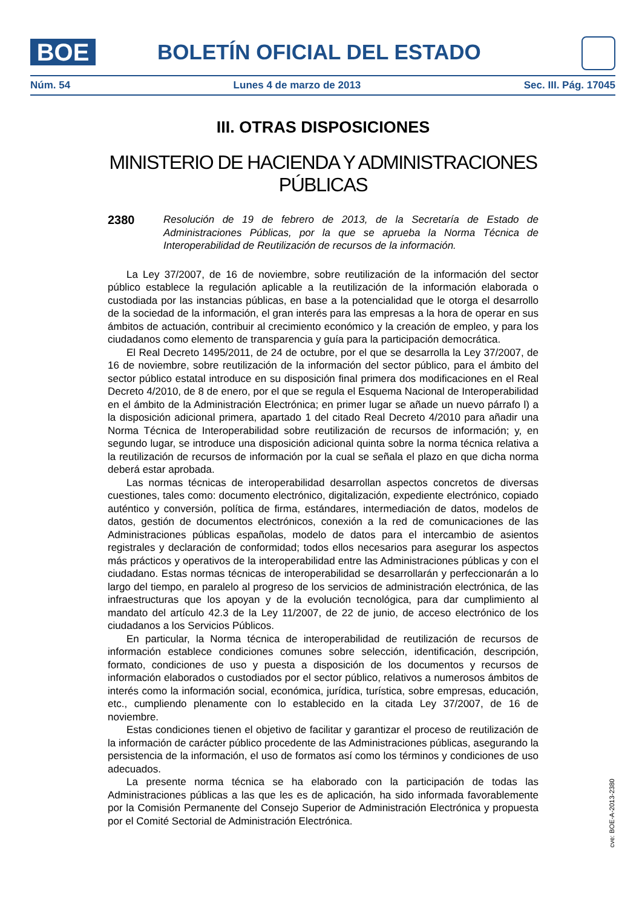BOE BOLETÍN OFICIAL DEL ESTADO
Núm. 54 Lunes 4 de marzo de 2013 Sec. III. Pág. 17045
III. OTRAS DISPOSICIONES
MINISTERIO DE HACIENDA Y ADMINISTRACIONES PÚBLICAS
2380
Resolución de 19 de febrero de 2013, de la Secretaría de Estado de Administraciones Públicas, por la que se aprueba la Norma Técnica de Interoperabilidad de Reutilización de recursos de la información.
La Ley 37/2007, de 16 de noviembre, sobre reutilización de la información del sector público establece la regulación aplicable a la reutilización de la información elaborada o custodiada por las instancias públicas, en base a la potencialidad que le otorga el desarrollo de la sociedad de la información, el gran interés para las empresas a la hora de operar en sus ámbitos de actuación, contribuir al crecimiento económico y la creación de empleo, y para los ciudadanos como elemento de transparencia y guía para la participación democrática.
El Real Decreto 1495/2011, de 24 de octubre, por el que se desarrolla la Ley 37/2007, de 16 de noviembre, sobre reutilización de la información del sector público, para el ámbito del sector público estatal introduce en su disposición final primera dos modificaciones en el Real Decreto 4/2010, de 8 de enero, por el que se regula el Esquema Nacional de Interoperabilidad en el ámbito de la Administración Electrónica; en primer lugar se añade un nuevo párrafo l) a la disposición adicional primera, apartado 1 del citado Real Decreto 4/2010 para añadir una Norma Técnica de Interoperabilidad sobre reutilización de recursos de información; y, en segundo lugar, se introduce una disposición adicional quinta sobre la norma técnica relativa a la reutilización de recursos de información por la cual se señala el plazo en que dicha norma deberá estar aprobada.
Las normas técnicas de interoperabilidad desarrollan aspectos concretos de diversas cuestiones, tales como: documento electrónico, digitalización, expediente electrónico, copiado auténtico y conversión, política de firma, estándares, intermediación de datos, modelos de datos, gestión de documentos electrónicos, conexión a la red de comunicaciones de las Administraciones públicas españolas, modelo de datos para el intercambio de asientos registrales y declaración de conformidad; todos ellos necesarios para asegurar los aspectos más prácticos y operativos de la interoperabilidad entre las Administraciones públicas y con el ciudadano. Estas normas técnicas de interoperabilidad se desarrollarán y perfeccionarán a lo largo del tiempo, en paralelo al progreso de los servicios de administración electrónica, de las infraestructuras que los apoyan y de la evolución tecnológica, para dar cumplimiento al mandato del artículo 42.3 de la Ley 11/2007, de 22 de junio, de acceso electrónico de los ciudadanos a los Servicios Públicos.
En particular, la Norma técnica de interoperabilidad de reutilización de recursos de información establece condiciones comunes sobre selección, identificación, descripción, formato, condiciones de uso y puesta a disposición de los documentos y recursos de información elaborados o custodiados por el sector público, relativos a numerosos ámbitos de interés como la información social, económica, jurídica, turística, sobre empresas, educación, etc., cumpliendo plenamente con lo establecido en la citada Ley 37/2007, de 16 de noviembre.
Estas condiciones tienen el objetivo de facilitar y garantizar el proceso de reutilización de la información de carácter público procedente de las Administraciones públicas, asegurando la persistencia de la información, el uso de formatos así como los términos y condiciones de uso adecuados.
La presente norma técnica se ha elaborado con la participación de todas las Administraciones públicas a las que les es de aplicación, ha sido informada favorablemente por la Comisión Permanente del Consejo Superior de Administración Electrónica y propuesta por el Comité Sectorial de Administración Electrónica.
cve: BOE-A-2013-2380